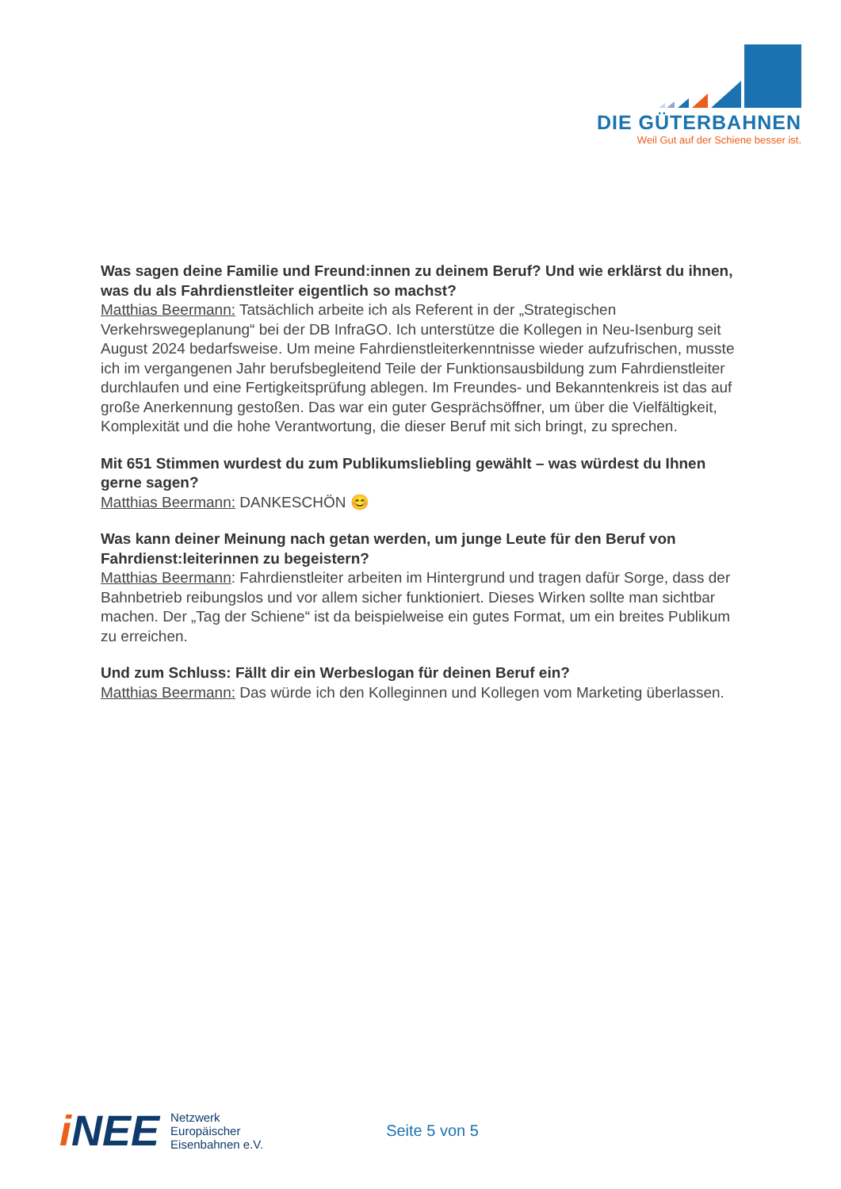DIE GÜTERBAHNEN
Weil Gut auf der Schiene besser ist.
Was sagen deine Familie und Freund:innen zu deinem Beruf? Und wie erklärst du ihnen, was du als Fahrdienstleiter eigentlich so machst?
Matthias Beermann: Tatsächlich arbeite ich als Referent in der „Strategischen Verkehrswegeplanung“ bei der DB InfraGO. Ich unterstütze die Kollegen in Neu-Isenburg seit August 2024 bedarfsweise. Um meine Fahrdienstleiterkenntnisse wieder aufzufrischen, musste ich im vergangenen Jahr berufsbegleitend Teile der Funktionsausbildung zum Fahrdienstleiter durchlaufen und eine Fertigkeitsprüfung ablegen. Im Freundes- und Bekanntenkreis ist das auf große Anerkennung gestoßen. Das war ein guter Gesprächsöffner, um über die Vielfältigkeit, Komplexität und die hohe Verantwortung, die dieser Beruf mit sich bringt, zu sprechen.
Mit 651 Stimmen wurdest du zum Publikumsliebling gewählt – was würdest du Ihnen gerne sagen?
Matthias Beermann: DANKESCHÖN 😊
Was kann deiner Meinung nach getan werden, um junge Leute für den Beruf von Fahrdienst:leiterinnen zu begeistern?
Matthias Beermann: Fahrdienstleiter arbeiten im Hintergrund und tragen dafür Sorge, dass der Bahnbetrieb reibungslos und vor allem sicher funktioniert. Dieses Wirken sollte man sichtbar machen. Der „Tag der Schiene“ ist da beispielweise ein gutes Format, um ein breites Publikum zu erreichen.
Und zum Schluss: Fällt dir ein Werbeslogan für deinen Beruf ein?
Matthias Beermann: Das würde ich den Kolleginnen und Kollegen vom Marketing überlassen.
i NEE
Netzwerk
Europäischer
Eisenbahnen e.V.
Seite 5 von 5